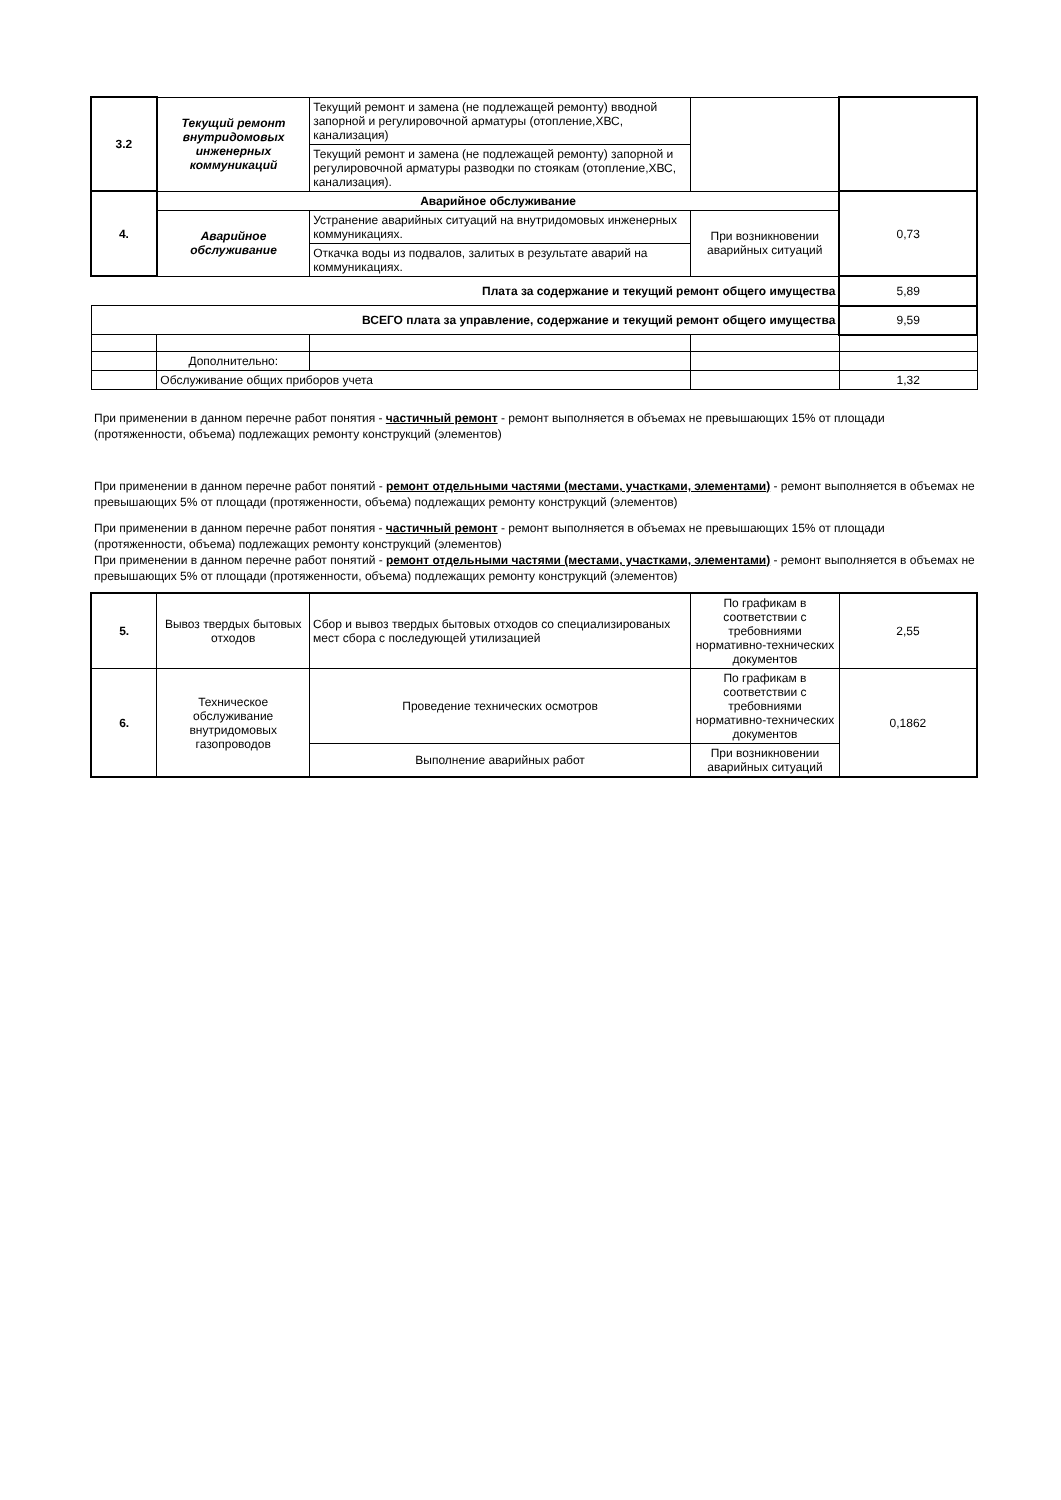| 3.2 | Текущий ремонт внутридомовых инженерных коммуникаций | Текущий ремонт и замена (не подлежащей ремонту) вводной запорной и регулировочной арматуры (отопление,ХВС, канализация) | | |
| | | Текущий ремонт и замена (не подлежащей ремонту) запорной и регулировочной арматуры разводки по стоякам (отопление,ХВС, канализация). | | |
| 4. | Аварийное обслуживание | | | 0,73 |
| | Аварийное обслуживание | Устранение аварийных ситуаций на внутридомовых инженерных коммуникациях. | При возникновении аварийных ситуаций | |
| | | Откачка воды из подвалов, залитых в результате аварий на коммуникациях. | | |
| Плата за содержание и текущий ремонт общего имущества | | | | 5,89 |
| ВСЕГО плата за управление, содержание и текущий ремонт общего имущества | | | | 9,59 |
| | Дополнительно: | | | |
| | Обслуживание общих приборов учета | | | 1,32 |
При применении в данном перечне работ понятия - частичный ремонт - ремонт выполняется в объемах не превышающих 15% от площади (протяженности, объема) подлежащих ремонту конструкций (элементов)
При применении в данном перечне работ понятий - ремонт отдельными частями (местами, участками, элементами) - ремонт выполняется в объемах не превышающих 5% от площади (протяженности, объема) подлежащих ремонту конструкций (элементов)
При применении в данном перечне работ понятия - частичный ремонт - ремонт выполняется в объемах не превышающих 15% от площади (протяженности, объема) подлежащих ремонту конструкций (элементов)
При применении в данном перечне работ понятий - ремонт отдельными частями (местами, участками, элементами) - ремонт выполняется в объемах не превышающих 5% от площади (протяженности, объема) подлежащих ремонту конструкций (элементов)
| 5. | Вывоз твердых бытовых отходов | Сбор и вывоз твердых бытовых отходов со специализированых мест сбора с последующей утилизацией | По графикам в соответствии с требовниями нормативно-технических документов | 2,55 |
| 6. | Техническое обслуживание внутридомовых газопроводов | Проведение технических осмотров | По графикам в соответствии с требовниями нормативно-технических документов | 0,1862 |
| | | Выполнение аварийных работ | При возникновении аварийных ситуаций | |